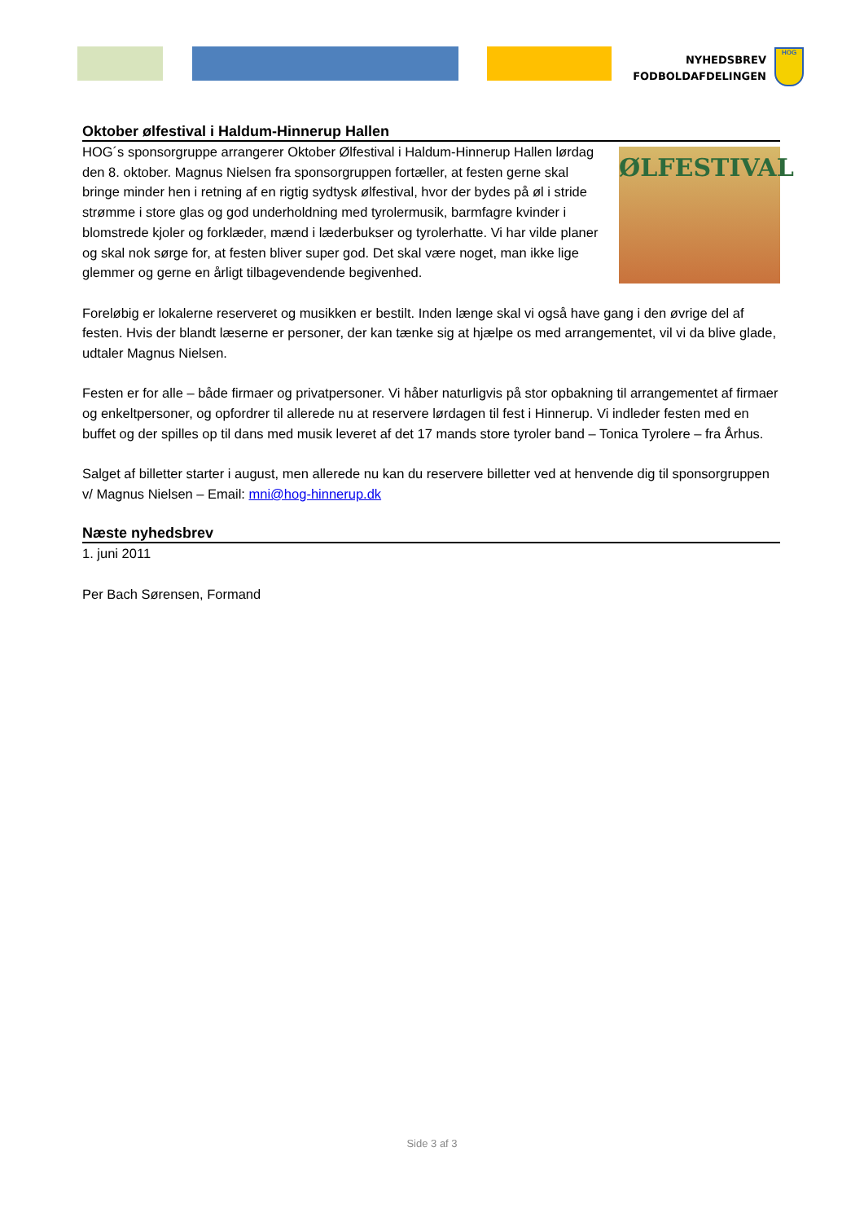NYHEDSBREV
FODBOLDAFDELINGEN
HOG
Oktober ølfestival i Haldum-Hinnerup Hallen
ØLFESTIVAL
HOG´s sponsorgruppe arrangerer Oktober Ølfestival i Haldum-Hinnerup Hallen lørdag den 8. oktober. Magnus Nielsen fra sponsorgruppen fortæller, at festen gerne skal bringe minder hen i retning af en rigtig sydtysk ølfestival, hvor der bydes på øl i stride strømme i store glas og god underholdning med tyrolermusik, barmfagre kvinder i blomstrede kjoler og forklæder, mænd i læderbukser og tyrolerhatte. Vi har vilde planer og skal nok sørge for, at festen bliver super god. Det skal være noget, man ikke lige glemmer og gerne en årligt tilbagevendende begivenhed.
Foreløbig er lokalerne reserveret og musikken er bestilt. Inden længe skal vi også have gang i den øvrige del af festen. Hvis der blandt læserne er personer, der kan tænke sig at hjælpe os med arrangementet, vil vi da blive glade, udtaler Magnus Nielsen.
Festen er for alle – både firmaer og privatpersoner. Vi håber naturligvis på stor opbakning til arrangementet af firmaer og enkeltpersoner, og opfordrer til allerede nu at reservere lørdagen til fest i Hinnerup. Vi indleder festen med en buffet og der spilles op til dans med musik leveret af det 17 mands store tyroler band – Tonica Tyrolere – fra Århus.
Salget af billetter starter i august, men allerede nu kan du reservere billetter ved at henvende dig til sponsorgruppen v/ Magnus Nielsen – Email: mni@hog-hinnerup.dk
Næste nyhedsbrev
1. juni 2011
Per Bach Sørensen, Formand
Side 3 af 3